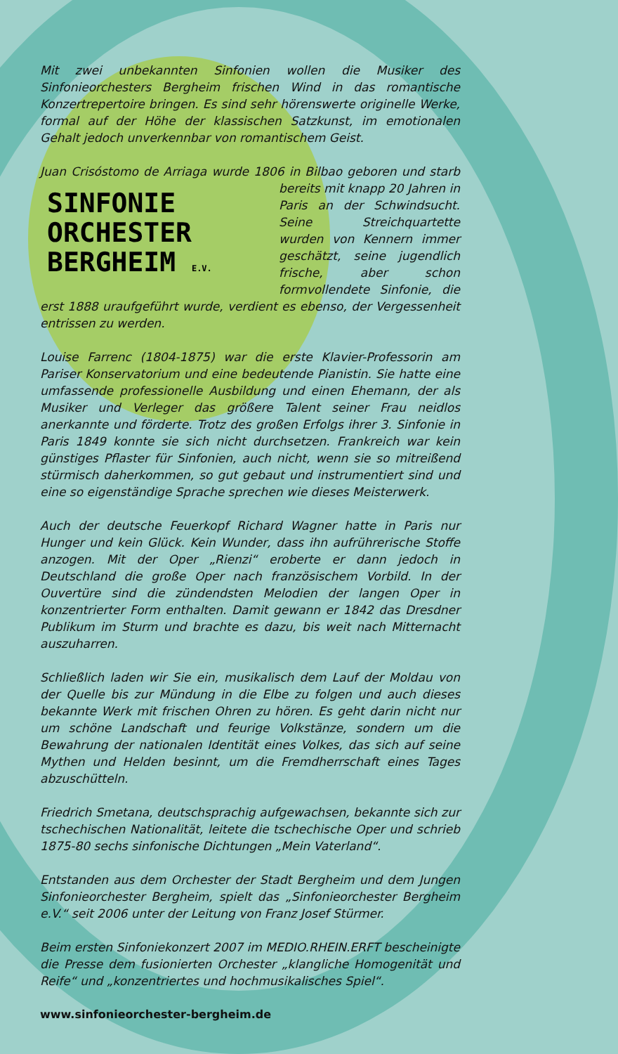Mit zwei unbekannten Sinfonien wollen die Musiker des Sinfonieorchesters Bergheim frischen Wind in das romantische Konzertrepertoire bringen. Es sind sehr hörenswerte originelle Werke, formal auf der Höhe der klassischen Satzkunst, im emotionalen Gehalt jedoch unverkennbar von romantischem Geist.
Juan Crisóstomo de Arriaga wurde 1806 in Bilbao geboren und starb SINFONIE
ORCHESTER
BERGHEIM E.V. bereits mit knapp 20 Jahren in Paris an der Schwindsucht. Seine Streichquartette wurden von Kennern immer geschätzt, seine jugendlich frische, aber schon formvollendete Sinfonie, die erst 1888 uraufgeführt wurde, verdient es ebenso, der Vergessenheit entrissen zu werden.
Louise Farrenc (1804-1875) war die erste Klavier-Professorin am Pariser Konservatorium und eine bedeutende Pianistin. Sie hatte eine umfassende professionelle Ausbildung und einen Ehemann, der als Musiker und Verleger das größere Talent seiner Frau neidlos anerkannte und förderte. Trotz des großen Erfolgs ihrer 3. Sinfonie in Paris 1849 konnte sie sich nicht durchsetzen. Frankreich war kein günstiges Pflaster für Sinfonien, auch nicht, wenn sie so mitreißend stürmisch daherkommen, so gut gebaut und instrumentiert sind und eine so eigenständige Sprache sprechen wie dieses Meisterwerk.
Auch der deutsche Feuerkopf Richard Wagner hatte in Paris nur Hunger und kein Glück. Kein Wunder, dass ihn aufrührerische Stoffe anzogen. Mit der Oper „Rienzi“ eroberte er dann jedoch in Deutschland die große Oper nach französischem Vorbild. In der Ouvertüre sind die zündendsten Melodien der langen Oper in konzentrierter Form enthalten. Damit gewann er 1842 das Dresdner Publikum im Sturm und brachte es dazu, bis weit nach Mitternacht auszuharren.
Schließlich laden wir Sie ein, musikalisch dem Lauf der Moldau von der Quelle bis zur Mündung in die Elbe zu folgen und auch dieses bekannte Werk mit frischen Ohren zu hören. Es geht darin nicht nur um schöne Landschaft und feurige Volkstänze, sondern um die Bewahrung der nationalen Identität eines Volkes, das sich auf seine Mythen und Helden besinnt, um die Fremdherrschaft eines Tages abzuschütteln.
Friedrich Smetana, deutschsprachig aufgewachsen, bekannte sich zur tschechischen Nationalität, leitete die tschechische Oper und schrieb 1875-80 sechs sinfonische Dichtungen „Mein Vaterland“.
Entstanden aus dem Orchester der Stadt Bergheim und dem Jungen Sinfonieorchester Bergheim, spielt das „Sinfonieorchester Bergheim e.V.“ seit 2006 unter der Leitung von Franz Josef Stürmer.
Beim ersten Sinfoniekonzert 2007 im MEDIO.RHEIN.ERFT bescheinigte die Presse dem fusionierten Orchester „klangliche Homogenität und Reife“ und „konzentriertes und hochmusikalisches Spiel“.
www.sinfonieorchester-bergheim.de